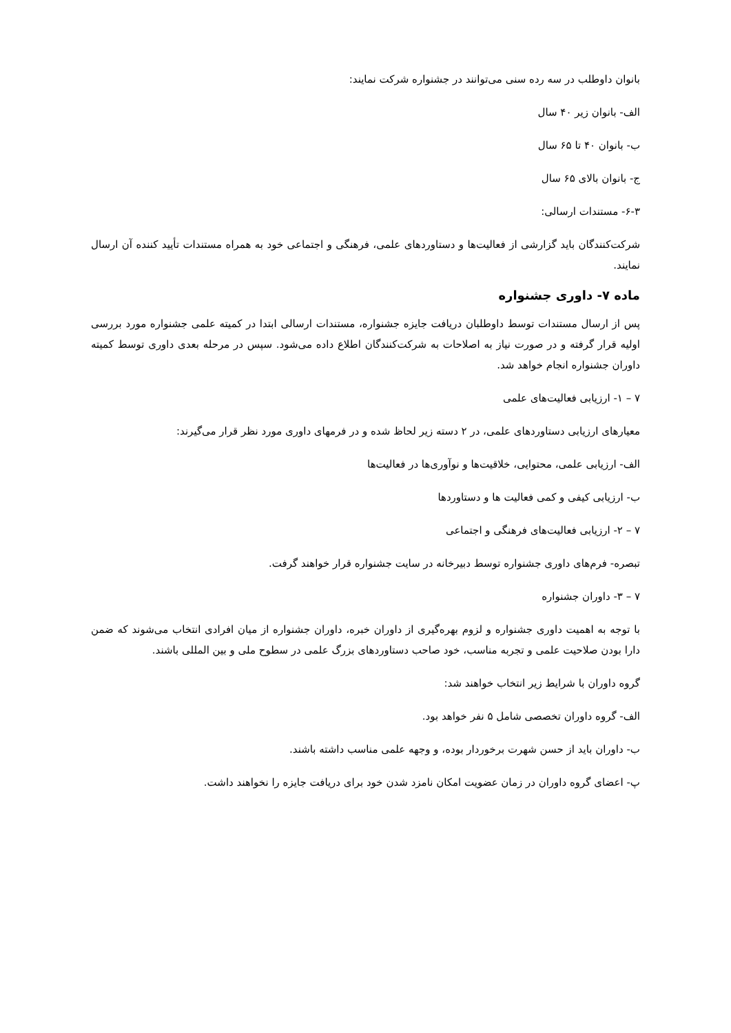بانوان داوطلب در سه رده سنی می‌توانند در جشنواره شرکت نمایند:
الف- بانوان زیر ۴۰ سال
ب- بانوان ۴۰ تا ۶۵ سال
ج- بانوان بالای ۶۵ سال
۶-۳- مستندات ارسالی:
شرکت‌کنندگان باید گزارشی از فعالیت‌ها و دستاوردهای علمی، فرهنگی و اجتماعی خود به همراه مستندات تأیید کننده آن ارسال نمایند.
ماده ۷- داوری جشنواره
پس از ارسال مستندات توسط داوطلبان دریافت جایزه جشنواره، مستندات ارسالی ابتدا در کمیته علمی جشنواره مورد بررسی اولیه قرار گرفته و در صورت نیاز به اصلاحات به شرکت‌کنندگان اطلاع داده می‌شود. سپس در مرحله بعدی داوری توسط کمیته داوران جشنواره انجام خواهد شد.
۷ – ۱- ارزیابی فعالیت‌های علمی
معیارهای ارزیابی دستاوردهای علمی، در ۲ دسته زیر لحاظ شده و در فرمهای داوری مورد نظر قرار می‌گیرند:
الف- ارزیابی علمی، محتوایی، خلاقیت‌ها و نوآوری‌ها در فعالیت‌ها
ب- ارزیابی کیفی و کمی فعالیت ها و دستاوردها
۷ – ۲- ارزیابی فعالیت‌های فرهنگی و اجتماعی
تبصره- فرم‌های داوری جشنواره توسط دبیرخانه در سایت جشنواره قرار خواهند گرفت.
۷ – ۳- داوران جشنواره
با توجه به اهمیت داوری جشنواره و لزوم بهره‌گیری از داوران خبره، داوران جشنواره از میان افرادی انتخاب می‌شوند که ضمن دارا بودن صلاحیت علمی و تجربه مناسب، خود صاحب دستاوردهای بزرگ علمی در سطوح ملی و بین المللی باشند.
گروه داوران با شرایط زیر انتخاب خواهند شد:
الف- گروه داوران تخصصی شامل ۵ نفر خواهد بود.
ب- داوران باید از حسن شهرت برخوردار بوده، و وجهه علمی مناسب داشته باشند.
پ- اعضای گروه داوران در زمان عضویت امکان نامزد شدن خود برای دریافت جایزه را نخواهند داشت.